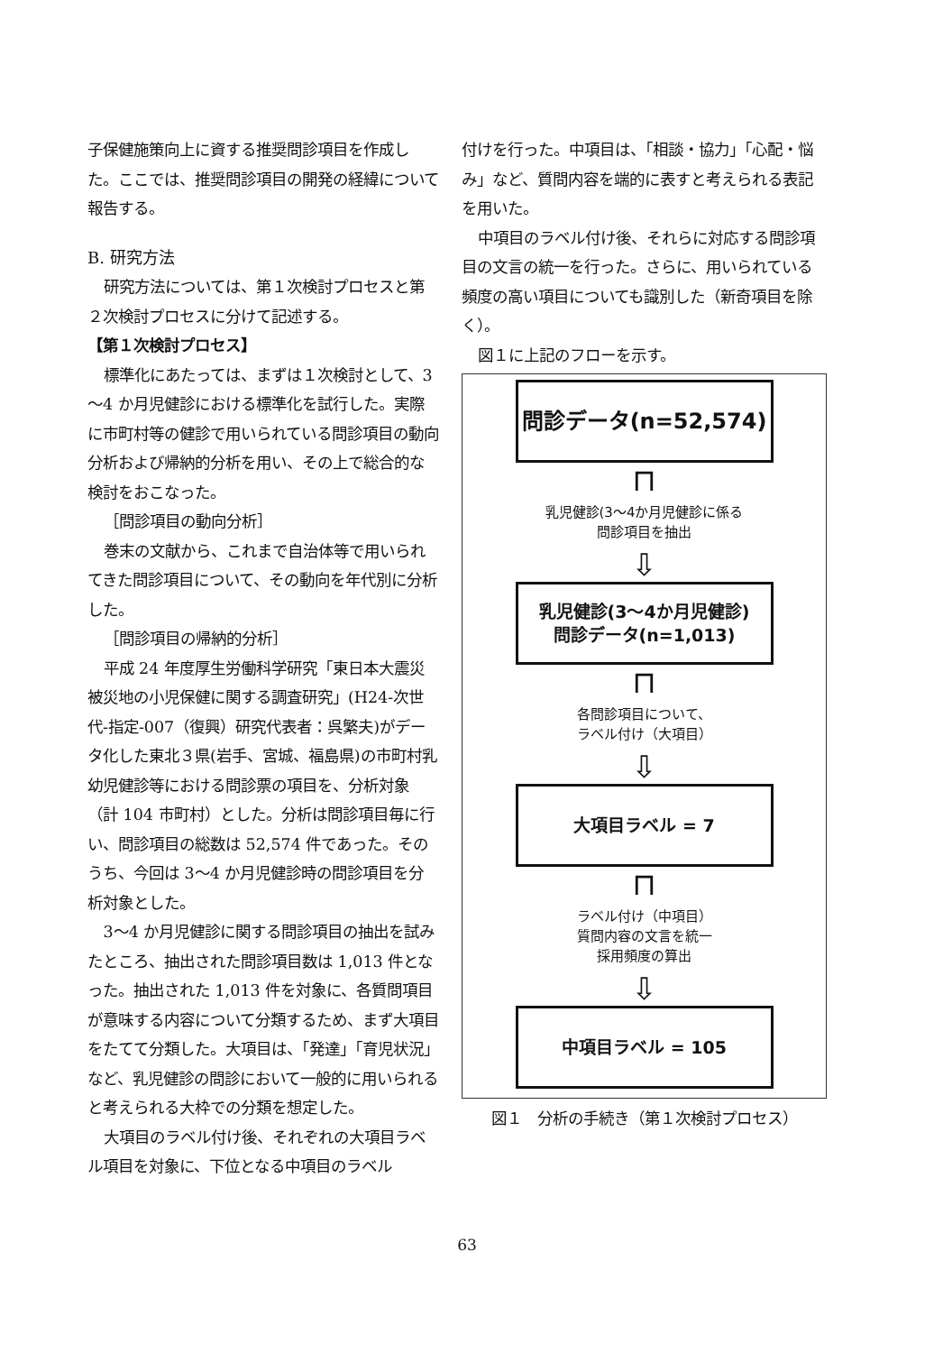子保健施策向上に資する推奨問診項目を作成した。ここでは、推奨問診項目の開発の経緯について報告する。
B. 研究方法
研究方法については、第１次検討プロセスと第２次検討プロセスに分けて記述する。
【第１次検討プロセス】
標準化にあたっては、まずは１次検討として、3～4 か月児健診における標準化を試行した。実際に市町村等の健診で用いられている問診項目の動向分析および帰納的分析を用い、その上で総合的な検討をおこなった。
［問診項目の動向分析］
巻末の文献から、これまで自治体等で用いられてきた問診項目について、その動向を年代別に分析した。
［問診項目の帰納的分析］
平成 24 年度厚生労働科学研究「東日本大震災被災地の小児保健に関する調査研究」(H24-次世代-指定-007（復興）研究代表者：呉繁夫)がデータ化した東北３県(岩手、宮城、福島県)の市町村乳幼児健診等における問診票の項目を、分析対象（計 104 市町村）とした。分析は問診項目毎に行い、問診項目の総数は 52,574 件であった。そのうち、今回は 3～4 か月児健診時の問診項目を分析対象とした。
3～4 か月児健診に関する問診項目の抽出を試みたところ、抽出された問診項目数は 1,013 件となった。抽出された 1,013 件を対象に、各質問項目が意味する内容について分類するため、まず大項目をたてて分類した。大項目は、「発達」「育児状況」など、乳児健診の問診において一般的に用いられると考えられる大枠での分類を想定した。
大項目のラベル付け後、それぞれの大項目ラベル項目を対象に、下位となる中項目のラベル
付けを行った。中項目は、「相談・協力」「心配・悩み」など、質問内容を端的に表すと考えられる表記を用いた。
中項目のラベル付け後、それらに対応する問診項目の文言の統一を行った。さらに、用いられている頻度の高い項目についても識別した（新奇項目を除く）。
図１に上記のフローを示す。
問診データ(n=52,574)
⊓
乳児健診(3～4か月児健診に係る
問診項目を抽出
⇩
乳児健診(3～4か月児健診)
問診データ(n=1,013)
⊓
各問診項目について、
ラベル付け（大項目）
⇩
大項目ラベル = 7
⊓
ラベル付け（中項目）
質問内容の文言を統一
採用頻度の算出
⇩
中項目ラベル = 105
図１　分析の手続き（第１次検討プロセス）
63